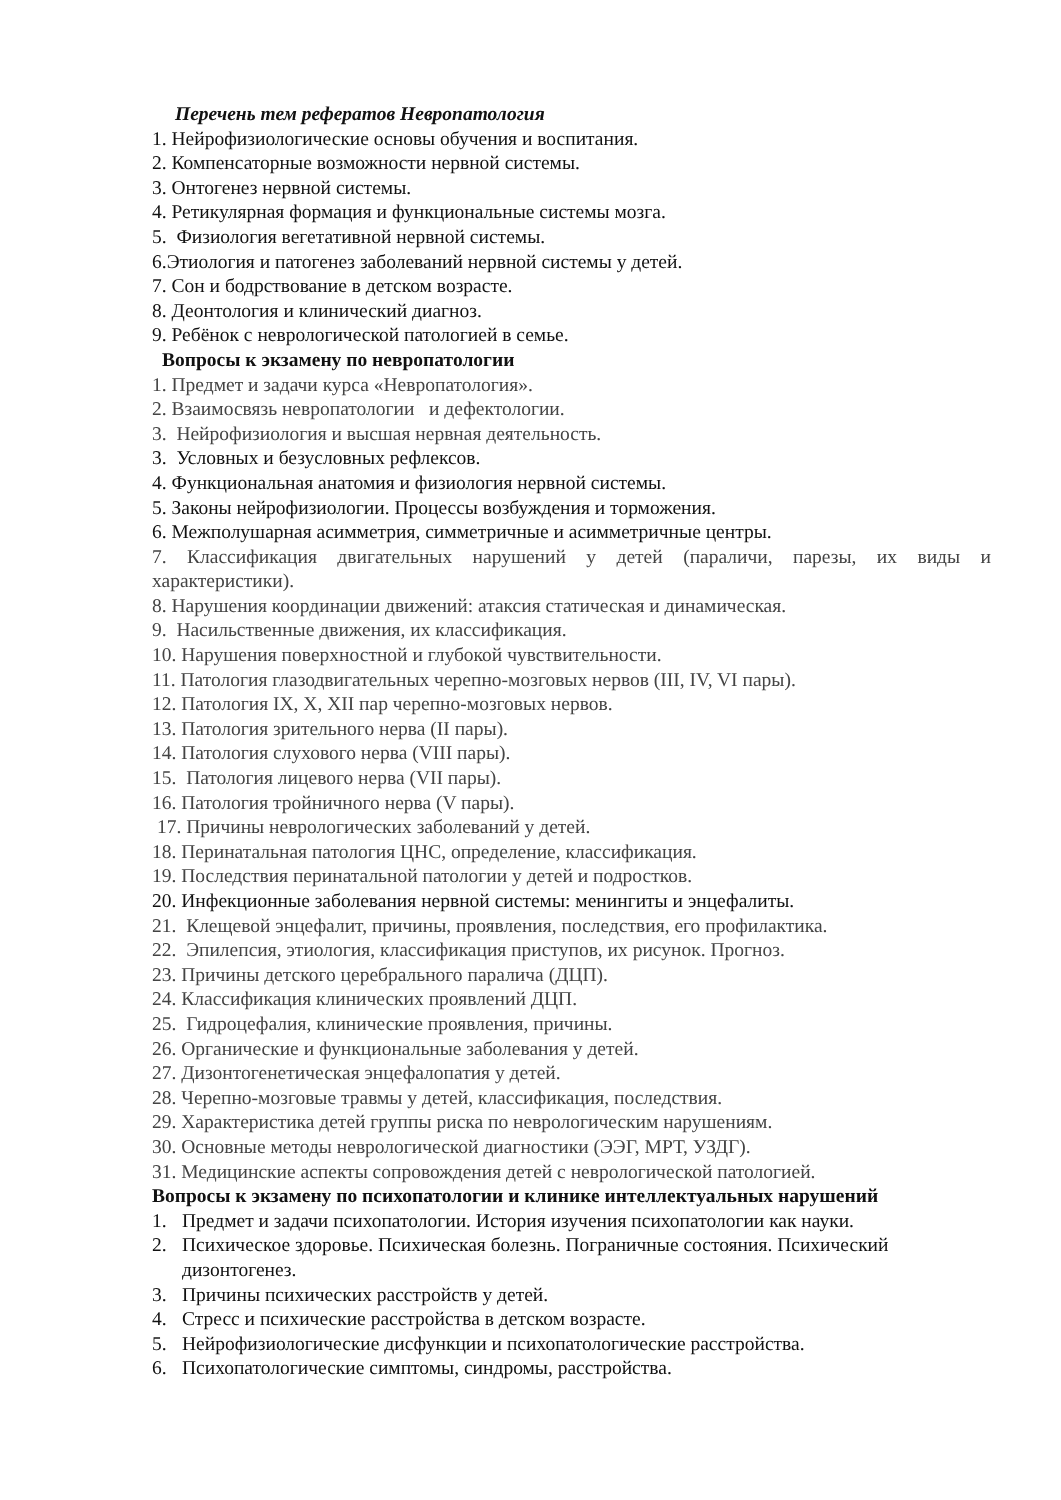Перечень тем рефератов Невропатология
1. Нейрофизиологические основы обучения и воспитания.
2. Компенсаторные возможности нервной системы.
3. Онтогенез нервной системы.
4. Ретикулярная формация и функциональные системы мозга.
5. Физиология вегетативной нервной системы.
6.Этиология и патогенез заболеваний нервной системы у детей.
7. Сон и бодрствование в детском возрасте.
8. Деонтология и клинический диагноз.
9. Ребёнок с неврологической патологией в семье.
Вопросы к экзамену по невропатологии
1. Предмет и задачи курса «Невропатология».
2. Взаимосвязь невропатологии и дефектологии.
3. Нейрофизиология и высшая нервная деятельность.
3. Условных и безусловных рефлексов.
4. Функциональная анатомия и физиология нервной системы.
5. Законы нейрофизиологии. Процессы возбуждения и торможения.
6. Межполушарная асимметрия, симметричные и асимметричные центры.
7. Классификация двигательных нарушений у детей (параличи, парезы, их виды и характеристики).
8. Нарушения координации движений: атаксия статическая и динамическая.
9. Насильственные движения, их классификация.
10. Нарушения поверхностной и глубокой чувствительности.
11. Патология глазодвигательных черепно-мозговых нервов (III, IV, VI пары).
12. Патология IX, X, XII пар черепно-мозговых нервов.
13. Патология зрительного нерва (II пары).
14. Патология слухового нерва (VIII пары).
15. Патология лицевого нерва (VII пары).
16. Патология тройничного нерва (V пары).
17. Причины неврологических заболеваний у детей.
18. Перинатальная патология ЦНС, определение, классификация.
19. Последствия перинатальной патологии у детей и подростков.
20. Инфекционные заболевания нервной системы: менингиты и энцефалиты.
21. Клещевой энцефалит, причины, проявления, последствия, его профилактика.
22. Эпилепсия, этиология, классификация приступов, их рисунок. Прогноз.
23. Причины детского церебрального паралича (ДЦП).
24. Классификация клинических проявлений ДЦП.
25. Гидроцефалия, клинические проявления, причины.
26. Органические и функциональные заболевания у детей.
27. Дизонтогенетическая энцефалопатия у детей.
28. Черепно-мозговые травмы у детей, классификация, последствия.
29. Характеристика детей группы риска по неврологическим нарушениям.
30. Основные методы неврологической диагностики (ЭЭГ, МРТ, УЗДГ).
31. Медицинские аспекты сопровождения детей с неврологической патологией.
Вопросы к экзамену по психопатологии и клинике интеллектуальных нарушений
1. Предмет и задачи психопатологии. История изучения психопатологии как науки.
2. Психическое здоровье. Психическая болезнь. Пограничные состояния. Психический дизонтогенез.
3. Причины психических расстройств у детей.
4. Стресс и психические расстройства в детском возрасте.
5. Нейрофизиологические дисфункции и психопатологические расстройства.
6. Психопатологические симптомы, синдромы, расстройства.